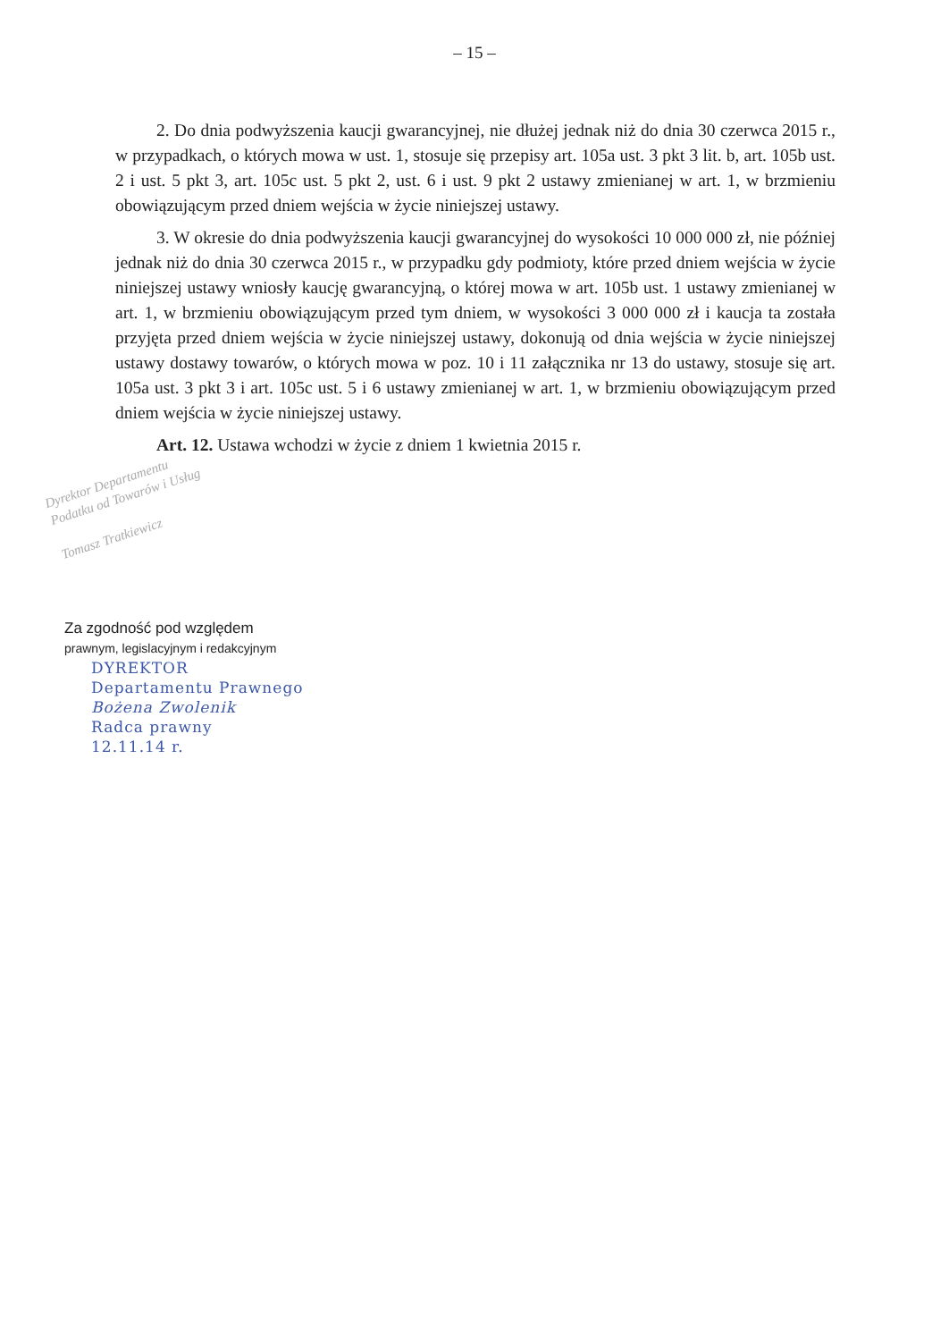– 15 –
2. Do dnia podwyższenia kaucji gwarancyjnej, nie dłużej jednak niż do dnia 30 czerwca 2015 r., w przypadkach, o których mowa w ust. 1, stosuje się przepisy art. 105a ust. 3 pkt 3 lit. b, art. 105b ust. 2 i ust. 5 pkt 3, art. 105c ust. 5 pkt 2, ust. 6 i ust. 9 pkt 2 ustawy zmienianej w art. 1, w brzmieniu obowiązującym przed dniem wejścia w życie niniejszej ustawy.
3. W okresie do dnia podwyższenia kaucji gwarancyjnej do wysokości 10 000 000 zł, nie później jednak niż do dnia 30 czerwca 2015 r., w przypadku gdy podmioty, które przed dniem wejścia w życie niniejszej ustawy wniosły kaucję gwarancyjną, o której mowa w art. 105b ust. 1 ustawy zmienianej w art. 1, w brzmieniu obowiązującym przed tym dniem, w wysokości 3 000 000 zł i kaucja ta została przyjęta przed dniem wejścia w życie niniejszej ustawy, dokonują od dnia wejścia w życie niniejszej ustawy dostawy towarów, o których mowa w poz. 10 i 11 załącznika nr 13 do ustawy, stosuje się art. 105a ust. 3 pkt 3 i art. 105c ust. 5 i 6 ustawy zmienianej w art. 1, w brzmieniu obowiązującym przed dniem wejścia w życie niniejszej ustawy.
Art. 12. Ustawa wchodzi w życie z dniem 1 kwietnia 2015 r.
Dyrektor Departamentu
Podatku od Towarów i Usług
Tomasz Tratkiewicz
Za zgodność pod względem
prawnym, legislacyjnym i redakcyjnym
DYREKTOR
Departamentu Prawnego
Bożena Zwolenik
Radca prawny
12.11.14 r.